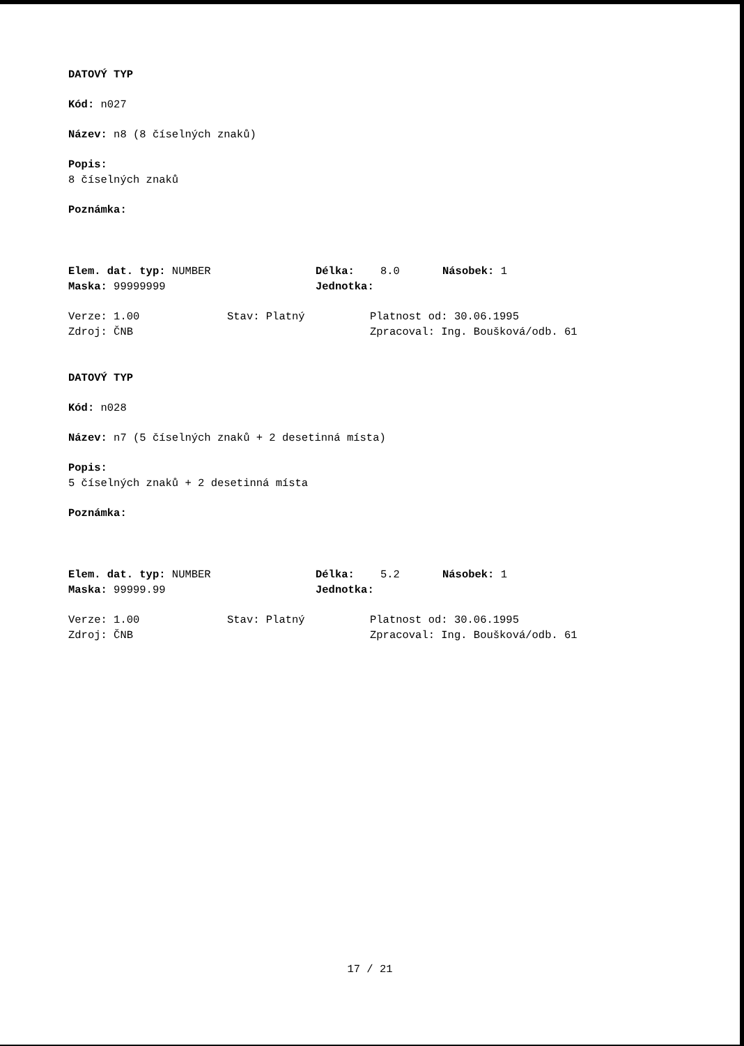DATOVÝ TYP
Kód: n027
Název: n8 (8 číselných znaků)
Popis:
8 číselných znaků
Poznámka:
Elem. dat. typ: NUMBER Délka: 8.0 Násobek: 1
Maska: 99999999 Jednotka:
Verze: 1.00 Stav: Platný Platnost od: 30.06.1995
Zdroj: ČNB Zpracoval: Ing. Boušková/odb. 61
DATOVÝ TYP
Kód: n028
Název: n7 (5 číselných znaků + 2 desetinná místa)
Popis:
5 číselných znaků + 2 desetinná místa
Poznámka:
Elem. dat. typ: NUMBER Délka: 5.2 Násobek: 1
Maska: 99999.99 Jednotka:
Verze: 1.00 Stav: Platný Platnost od: 30.06.1995
Zdroj: ČNB Zpracoval: Ing. Boušková/odb. 61
17 / 21